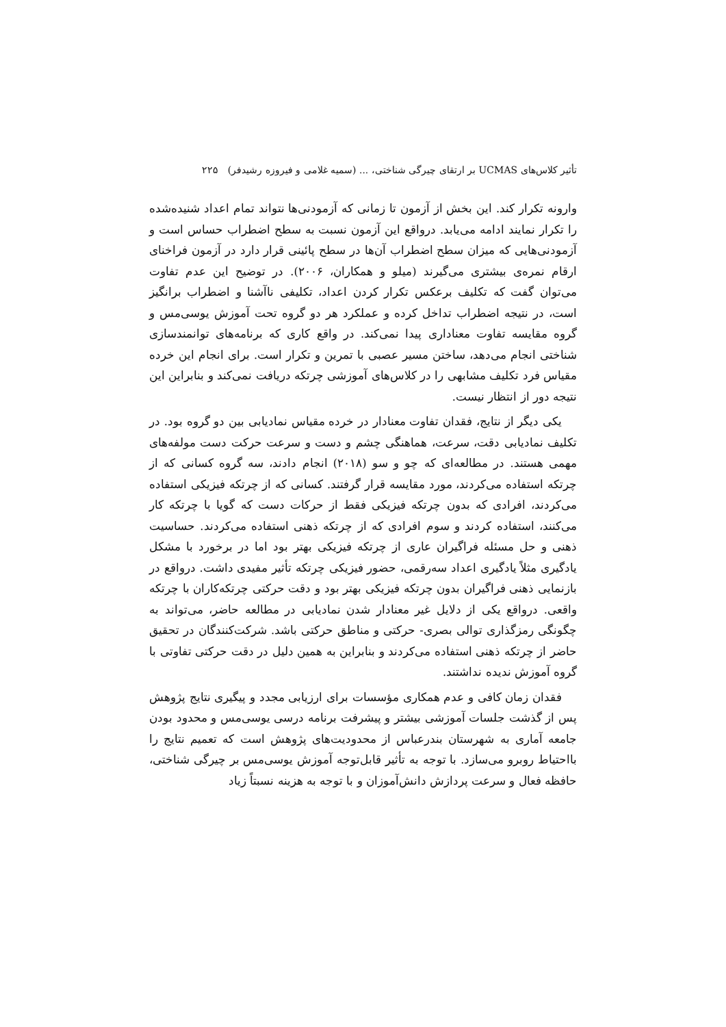تأثیر کلاس‌های UCMAS بر ارتقای چیرگی شناختی، ... (سمیه غلامی و فیروزه رشیدفر) ۲۲۵
وارونه تکرار کند. این بخش از آزمون تا زمانی که آزمودنی‌ها نتواند تمام اعداد شنیده‌شده را تکرار نمایند ادامه می‌یابد. درواقع این آزمون نسبت به سطح اضطراب حساس است و آزمودنی‌هایی که میزان سطح اضطراب آن‌ها در سطح پائینی قرار دارد در آزمون فراخنای ارقام نمره‌ی بیشتری می‌گیرند (میلو و همکاران، ۲۰۰۶). در توضیح این عدم تفاوت می‌توان گفت که تکلیف برعکس تکرار کردن اعداد، تکلیفی ناآشنا و اضطراب برانگیز است، در نتیجه اضطراب تداخل کرده و عملکرد هر دو گروه تحت آموزش یوسی‌مس و گروه مقایسه تفاوت معناداری پیدا نمی‌کند. در واقع کاری که برنامه‌های توانمندسازی شناختی انجام می‌دهد، ساختن مسیر عصبی با تمرین و تکرار است. برای انجام این خرده مقیاس فرد تکلیف مشابهی را در کلاس‌های آموزشی چرتکه دریافت نمی‌کند و بنابراین این نتیجه دور از انتظار نیست.
یکی دیگر از نتایج، فقدان تفاوت معنادار در خرده مقیاس نمادیابی بین دو گروه بود. در تکلیف نمادیابی دقت، سرعت، هماهنگی چشم و دست و سرعت حرکت دست مولفه‌های مهمی هستند. در مطالعه‌ای که چو و سو (۲۰۱۸) انجام دادند، سه گروه کسانی که از چرتکه استفاده می‌کردند، مورد مقایسه قرار گرفتند. کسانی که از چرتکه فیزیکی استفاده می‌کردند، افرادی که بدون چرتکه فیزیکی فقط از حرکات دست که گویا با چرتکه کار می‌کنند، استفاده کردند و سوم افرادی که از چرتکه ذهنی استفاده می‌کردند. حساسیت ذهنی و حل مسئله فراگیران عاری از چرتکه فیزیکی بهتر بود اما در برخورد با مشکل یادگیری مثلاً یادگیری اعداد سه‌رقمی، حضور فیزیکی چرتکه تأثیر مفیدی داشت. درواقع در بازنمایی ذهنی فراگیران بدون چرتکه فیزیکی بهتر بود و دقت حرکتی چرتکه‌کاران با چرتکه واقعی. درواقع یکی از دلایل غیر معنادار شدن نمادیابی در مطالعه حاضر، می‌تواند به چگونگی رمزگذاری توالی بصری- حرکتی و مناطق حرکتی باشد. شرکت‌کنندگان در تحقیق حاضر از چرتکه ذهنی استفاده می‌کردند و بنابراین به همین دلیل در دقت حرکتی تفاوتی با گروه آموزش ندیده نداشتند.
فقدان زمان کافی و عدم همکاری مؤسسات برای ارزیابی مجدد و پیگیری نتایج پژوهش پس از گذشت جلسات آموزشی بیشتر و پیشرفت برنامه درسی یوسی‌مس و محدود بودن جامعه آماری به شهرستان بندرعباس از محدودیت‌های پژوهش است که تعمیم نتایج را بااحتیاط روبرو می‌سازد. با توجه به تأثیر قابل‌توجه آموزش یوسی‌مس بر چیرگی شناختی، حافظه فعال و سرعت پردازش دانش‌آموزان و با توجه به هزینه نسبتاً زیاد